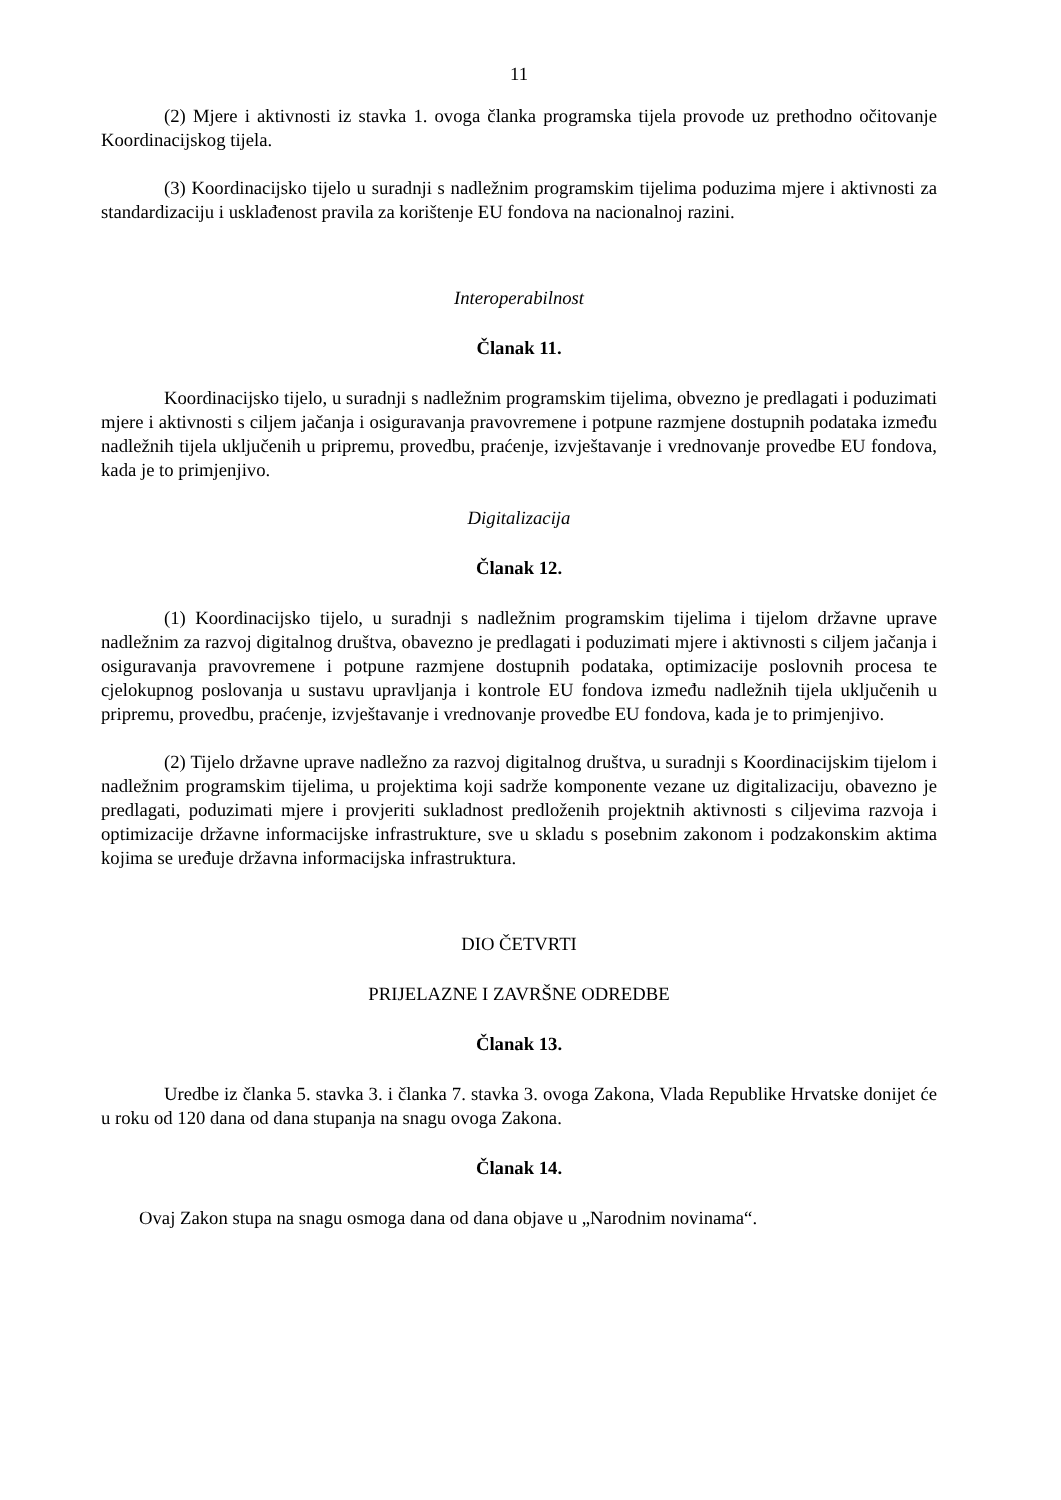11
(2) Mjere i aktivnosti iz stavka 1. ovoga članka programska tijela provode uz prethodno očitovanje Koordinacijskog tijela.
(3) Koordinacijsko tijelo u suradnji s nadležnim programskim tijelima poduzima mjere i aktivnosti za standardizaciju i usklađenost pravila za korištenje EU fondova na nacionalnoj razini.
Interoperabilnost
Članak 11.
Koordinacijsko tijelo, u suradnji s nadležnim programskim tijelima, obvezno je predlagati i poduzimati mjere i aktivnosti s ciljem jačanja i osiguravanja pravovremene i potpune razmjene dostupnih podataka između nadležnih tijela uključenih u pripremu, provedbu, praćenje, izvještavanje i vrednovanje provedbe EU fondova, kada je to primjenjivo.
Digitalizacija
Članak 12.
(1) Koordinacijsko tijelo, u suradnji s nadležnim programskim tijelima i tijelom državne uprave nadležnim za razvoj digitalnog društva, obavezno je predlagati i poduzimati mjere i aktivnosti s ciljem jačanja i osiguravanja pravovremene i potpune razmjene dostupnih podataka, optimizacije poslovnih procesa te cjelokupnog poslovanja u sustavu upravljanja i kontrole EU fondova između nadležnih tijela uključenih u pripremu, provedbu, praćenje, izvještavanje i vrednovanje provedbe EU fondova, kada je to primjenjivo.
(2) Tijelo državne uprave nadležno za razvoj digitalnog društva, u suradnji s Koordinacijskim tijelom i nadležnim programskim tijelima, u projektima koji sadrže komponente vezane uz digitalizaciju, obavezno je predlagati, poduzimati mjere i provjeriti sukladnost predloženih projektnih aktivnosti s ciljevima razvoja i optimizacije državne informacijske infrastrukture, sve u skladu s posebnim zakonom i podzakonskim aktima kojima se uređuje državna informacijska infrastruktura.
DIO ČETVRTI
PRIJELAZNE I ZAVRŠNE ODREDBE
Članak 13.
Uredbe iz članka 5. stavka 3. i članka 7. stavka 3. ovoga Zakona, Vlada Republike Hrvatske donijet će u roku od 120 dana od dana stupanja na snagu ovoga Zakona.
Članak 14.
Ovaj Zakon stupa na snagu osmoga dana od dana objave u „Narodnim novinama“.